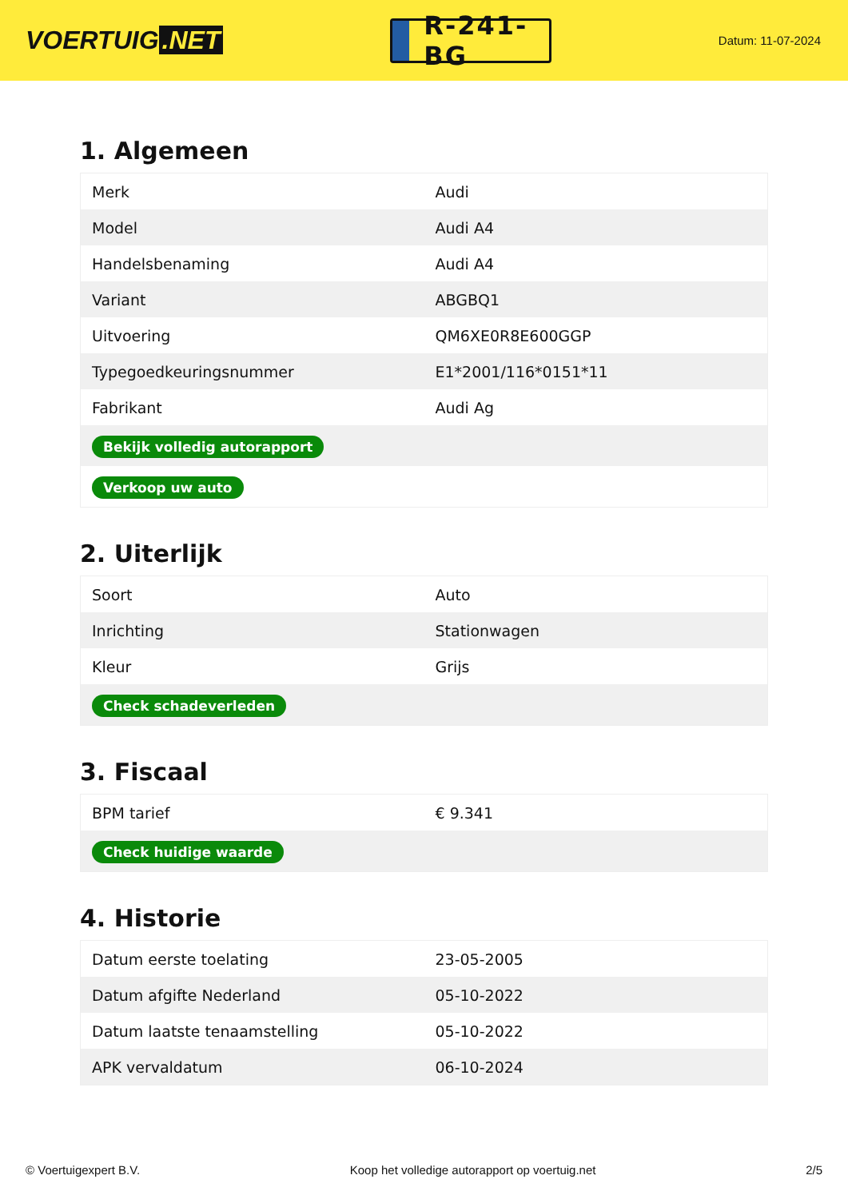VOERTUIG.NET
R-241-BG
Datum: 11-07-2024
1. Algemeen
| Merk | Audi |
| Model | Audi A4 |
| Handelsbenaming | Audi A4 |
| Variant | ABGBQ1 |
| Uitvoering | QM6XE0R8E600GGP |
| Typegoedkeuringsnummer | E1*2001/116*0151*11 |
| Fabrikant | Audi Ag |
| Bekijk volledig autorapport | |
| Verkoop uw auto | |
2. Uiterlijk
| Soort | Auto |
| Inrichting | Stationwagen |
| Kleur | Grijs |
| Check schadeverleden | |
3. Fiscaal
| BPM tarief | € 9.341 |
| Check huidige waarde | |
4. Historie
| Datum eerste toelating | 23-05-2005 |
| Datum afgifte Nederland | 05-10-2022 |
| Datum laatste tenaamstelling | 05-10-2022 |
| APK vervaldatum | 06-10-2024 |
© Voertuigexpert B.V. Koop het volledige autorapport op voertuig.net 2/5